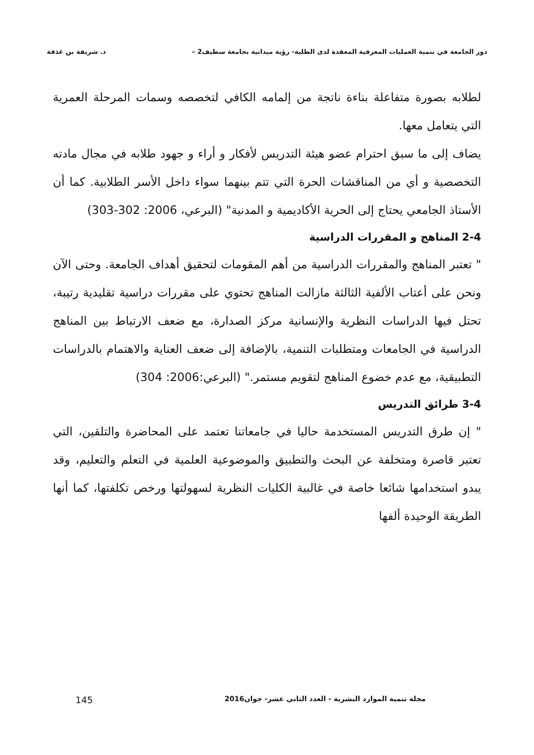دور الجامعة في تنمية العمليات المعرفية المعقدة لدى الطلبة- رؤية ميدانية بجامعة سطيف2 – د. شريفة بن غذفة
لطلابه بصورة متفاعلة بناءة ناتجة من إلمامه الكافي لتخصصه وسمات المرحلة العمرية التي يتعامل معها.
يضاف إلى ما سبق احترام عضو هيئة التدريس لأفكار و أراء و جهود طلابه في مجال مادته التخصصية و أي من المناقشات الحرة التي تتم بينهما سواء داخل الأسر الطلابية. كما أن الأستاذ الجامعي يحتاج إلى الحرية الأكاديمية و المدنية" (البرعي، 2006: 302-303)
2-4 المناهج و المقررات الدراسية
" تعتبر المناهج والمقررات الدراسية من أهم المقومات لتحقيق أهداف الجامعة. وحتى الآن ونحن على أعتاب الألفية الثالثة مازالت المناهج تحتوي على مقررات دراسية تقليدية رتيبة، تحتل فيها الدراسات النظرية والإنسانية مركز الصدارة، مع ضعف الارتباط بين المناهج الدراسية في الجامعات ومتطلبات التنمية، بالإضافة إلى ضعف العناية والاهتمام بالدراسات التطبيقية، مع عدم خضوع المناهج لتقويم مستمر." (البرعي:2006: 304)
3-4 طرائق التدريس
" إن طرق التدريس المستخدمة حاليا في جامعاتنا تعتمد على المحاضرة والتلقين، التي تعتبر قاصرة ومتخلفة عن البحث والتطبيق والموضوعية العلمية في التعلم والتعليم، وقد يبدو استخدامها شائعا خاصة في غالبية الكليات النظرية لسهولتها ورخص تكلفتها، كما أنها الطريقة الوحيدة ألفها
مجلة تنمية الموارد البشرية - العدد الثاني عشر- جوان2016 145